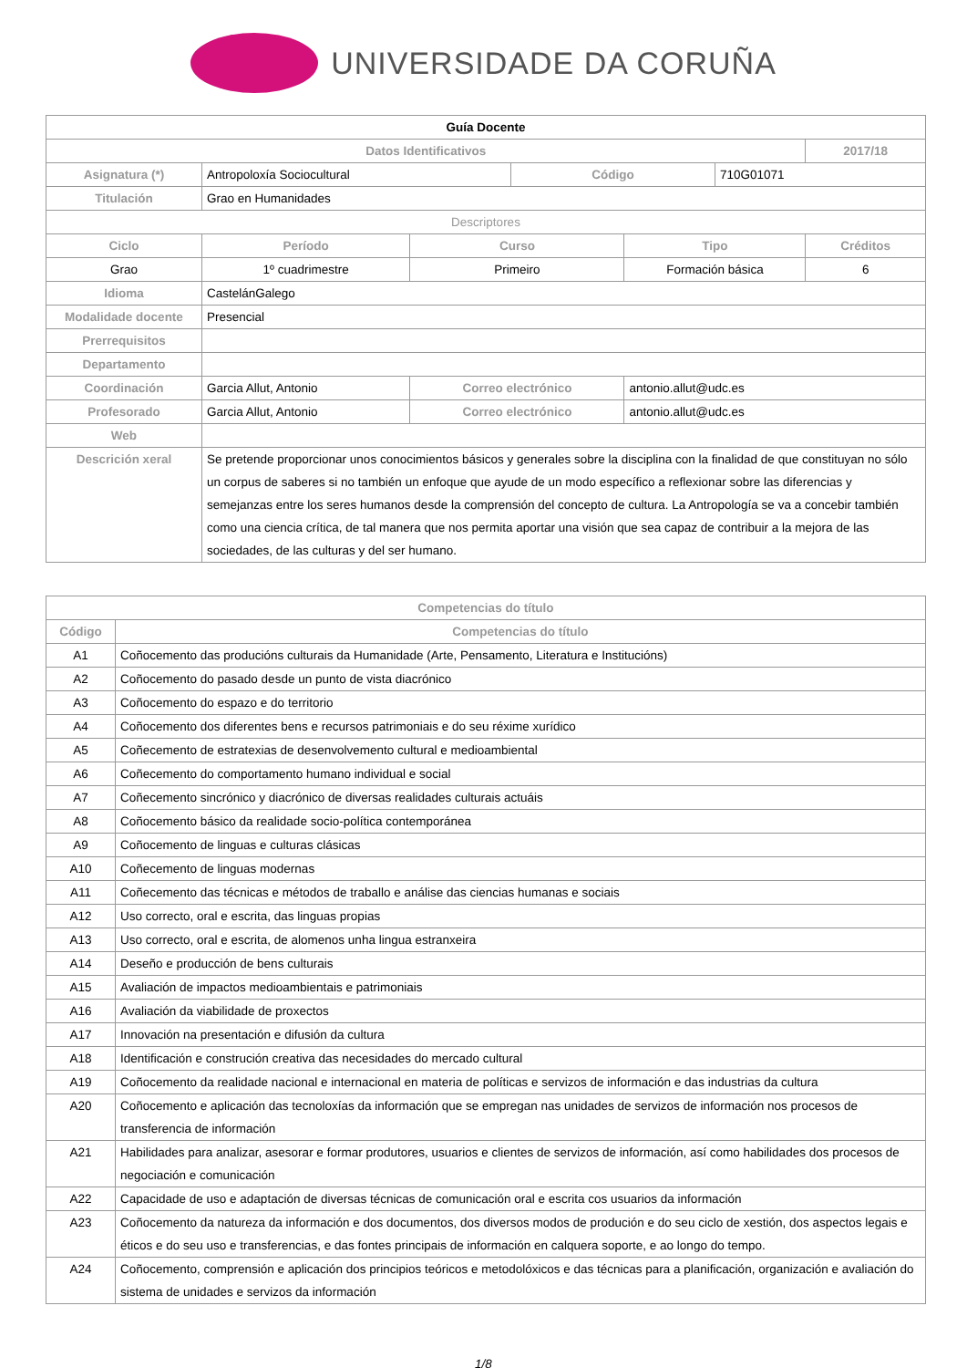UNIVERSIDADE DA CORUÑA
| Guía Docente | | | | | | | |
| Datos Identificativos | | | | | | | 2017/18 |
| Asignatura (*) | Antropoloxía Sociocultural | | | Código | | 710G01071 | |
| Titulación | Grao en Humanidades | | | | | | |
| Descriptores | | | | | | | |
| Ciclo | | Período | Curso | | Tipo | | Créditos |
| Grao | | 1º cuadrimestre | Primeiro | | Formación básica | | 6 |
| Idioma | CastelánGalego | | | | | | |
| Modalidade docente | Presencial | | | | | | |
| Prerrequisitos | | | | | | | |
| Departamento | | | | | | | |
| Coordinación | Garcia Allut, Antonio | | Correo electrónico | | antonio.allut@udc.es | | |
| Profesorado | Garcia Allut, Antonio | | Correo electrónico | | antonio.allut@udc.es | | |
| Web | | | | | | | |
| Descrición xeral | Se pretende proporcionar unos conocimientos básicos y generales sobre la disciplina con la finalidad de que constituyan no sólo un corpus de saberes si no también un enfoque que ayude de un modo específico a reflexionar sobre las diferencias y semejanzas entre los seres humanos desde la comprensión del concepto de cultura. La Antropología se va a concebir también como una ciencia crítica, de tal manera que nos permita aportar una visión que sea capaz de contribuir a la mejora de las sociedades, de las culturas y del ser humano. | | | | | | |
| Competencias do título | |
| --- | --- |
| Código | Competencias do título |
| A1 | Coñocemento das producións culturais da Humanidade (Arte, Pensamento, Literatura e Institucións) |
| A2 | Coñocemento do pasado desde un punto de vista diacrónico |
| A3 | Coñocemento do espazo e do territorio |
| A4 | Coñocemento dos diferentes bens e recursos patrimoniais e do seu réxime xurídico |
| A5 | Coñecemento de estratexias de desenvolvemento cultural e medioambiental |
| A6 | Coñecemento do comportamento humano individual e social |
| A7 | Coñecemento sincrónico y diacrónico de diversas realidades culturais actuáis |
| A8 | Coñocemento básico da realidade socio-política contemporánea |
| A9 | Coñocemento de linguas e culturas clásicas |
| A10 | Coñecemento de linguas modernas |
| A11 | Coñecemento das técnicas e métodos de traballo e análise das ciencias humanas e sociais |
| A12 | Uso correcto, oral e escrita, das linguas propias |
| A13 | Uso correcto, oral e escrita, de alomenos unha lingua estranxeira |
| A14 | Deseño e producción de bens culturais |
| A15 | Avaliación de impactos medioambientais e patrimoniais |
| A16 | Avaliación da viabilidade de proxectos |
| A17 | Innovación na presentación e difusión da cultura |
| A18 | Identificación e construción creativa das necesidades do mercado cultural |
| A19 | Coñocemento da realidade nacional e internacional en materia de políticas e servizos de información e das industrias da cultura |
| A20 | Coñocemento e aplicación das tecnoloxías da información que se empregan nas unidades de servizos de información nos procesos de transferencia de información |
| A21 | Habilidades para analizar, asesorar e formar produtores, usuarios e clientes de servizos de información, así como habilidades dos procesos de negociación e comunicación |
| A22 | Capacidade de uso e adaptación de diversas técnicas de comunicación oral e escrita cos usuarios da información |
| A23 | Coñocemento da natureza da información e dos documentos, dos diversos modos de produción e do seu ciclo de xestión, dos aspectos legais e éticos e do seu uso e transferencias, e das fontes principais de información en calquera soporte, e ao longo do tempo. |
| A24 | Coñocemento, comprensión e aplicación dos principios teóricos e metodolóxicos e das técnicas para a planificación, organización e avaliación do sistema de unidades e servizos da información |
1/8